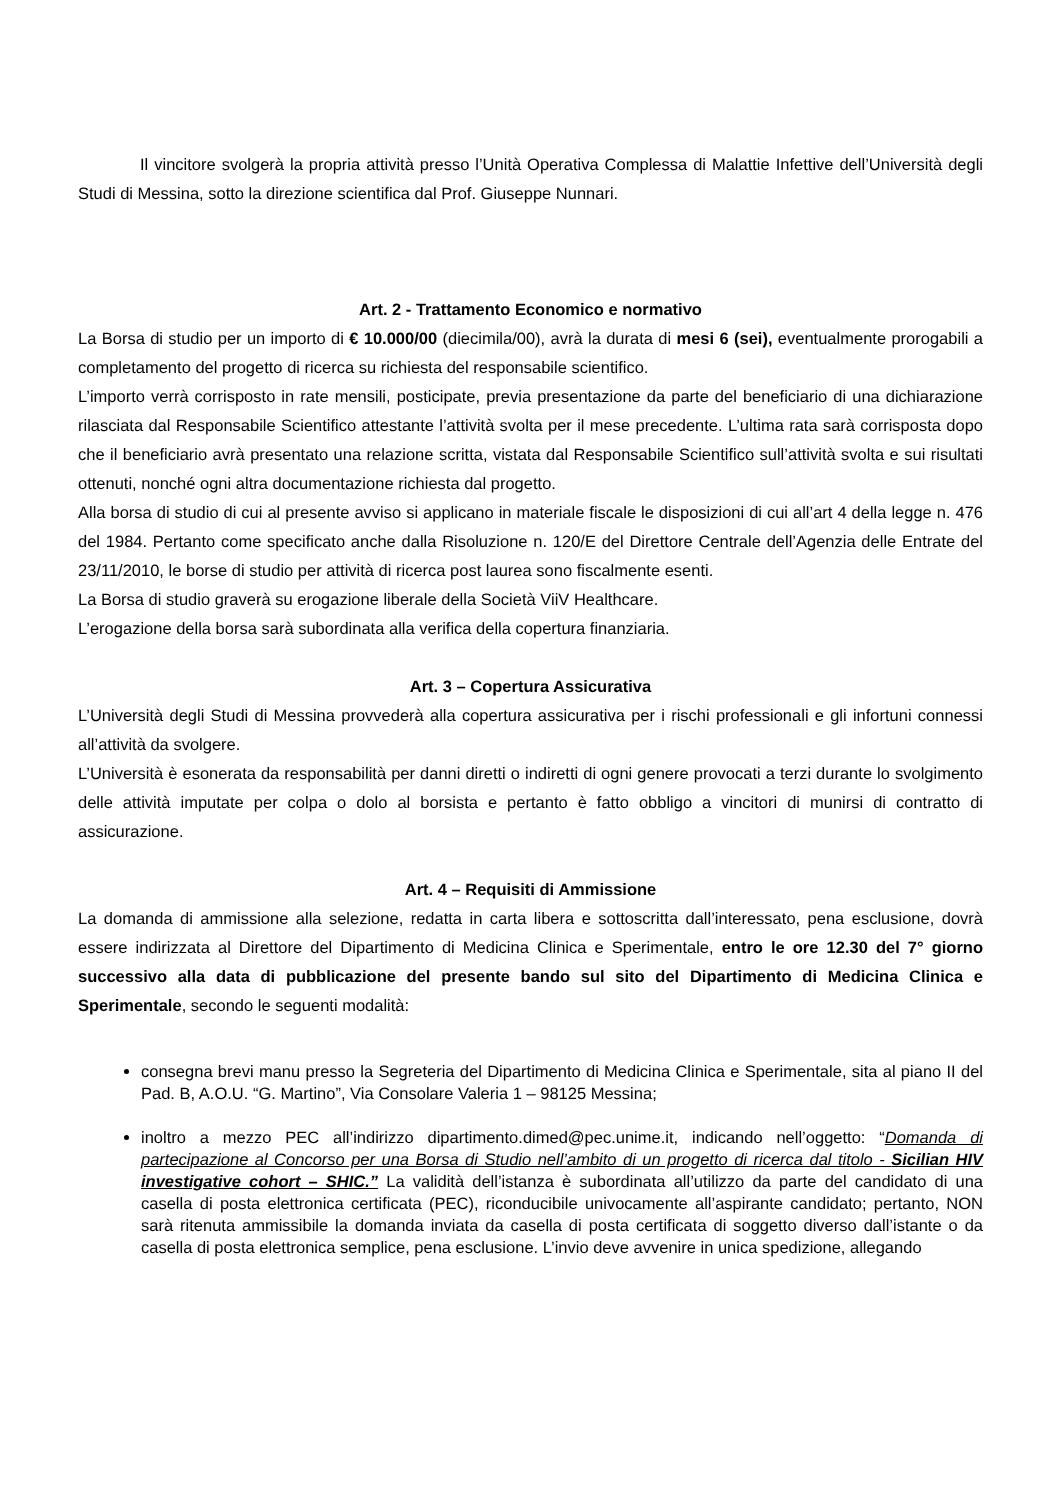Il vincitore svolgerà la propria attività presso l’Unità Operativa Complessa di Malattie Infettive dell’Università degli Studi di Messina, sotto la direzione scientifica dal Prof. Giuseppe Nunnari.
Art. 2 - Trattamento Economico e normativo
La Borsa di studio per un importo di € 10.000/00 (diecimila/00), avrà la durata di mesi 6 (sei), eventualmente prorogabili a completamento del progetto di ricerca su richiesta del responsabile scientifico.
L’importo verrà corrisposto in rate mensili, posticipate, previa presentazione da parte del beneficiario di una dichiarazione rilasciata dal Responsabile Scientifico attestante l’attività svolta per il mese precedente. L’ultima rata sarà corrisposta dopo che il beneficiario avrà presentato una relazione scritta, vistata dal Responsabile Scientifico sull’attività svolta e sui risultati ottenuti, nonché ogni altra documentazione richiesta dal progetto.
Alla borsa di studio di cui al presente avviso si applicano in materiale fiscale le disposizioni di cui all’art 4 della legge n. 476 del 1984. Pertanto come specificato anche dalla Risoluzione n. 120/E del Direttore Centrale dell’Agenzia delle Entrate del 23/11/2010, le borse di studio per attività di ricerca post laurea sono fiscalmente esenti.
La Borsa di studio graverà su erogazione liberale della Società ViiV Healthcare.
L’erogazione della borsa sarà subordinata alla verifica della copertura finanziaria.
Art. 3 – Copertura Assicurativa
L’Università degli Studi di Messina provvederà alla copertura assicurativa per i rischi professionali e gli infortuni connessi all’attività da svolgere.
L’Università è esonerata da responsabilità per danni diretti o indiretti di ogni genere provocati a terzi durante lo svolgimento delle attività imputate per colpa o dolo al borsista e pertanto è fatto obbligo a vincitori di munirsi di contratto di assicurazione.
Art. 4 – Requisiti di Ammissione
La domanda di ammissione alla selezione, redatta in carta libera e sottoscritta dall’interessato, pena esclusione, dovrà essere indirizzata al Direttore del Dipartimento di Medicina Clinica e Sperimentale, entro le ore 12.30 del 7° giorno successivo alla data di pubblicazione del presente bando sul sito del Dipartimento di Medicina Clinica e Sperimentale, secondo le seguenti modalità:
consegna brevi manu presso la Segreteria del Dipartimento di Medicina Clinica e Sperimentale, sita al piano II del Pad. B, A.O.U. “G. Martino”, Via Consolare Valeria 1 – 98125 Messina;
inoltro a mezzo PEC all’indirizzo dipartimento.dimed@pec.unime.it, indicando nell’oggetto: “Domanda di partecipazione al Concorso per una Borsa di Studio nell’ambito di un progetto di ricerca dal titolo - Sicilian HIV investigative cohort – SHIC.” La validità dell’istanza è subordinata all’utilizzo da parte del candidato di una casella di posta elettronica certificata (PEC), riconducibile univocamente all’aspirante candidato; pertanto, NON sarà ritenuta ammissibile la domanda inviata da casella di posta certificata di soggetto diverso dall’istante o da casella di posta elettronica semplice, pena esclusione. L’invio deve avvenire in unica spedizione, allegando